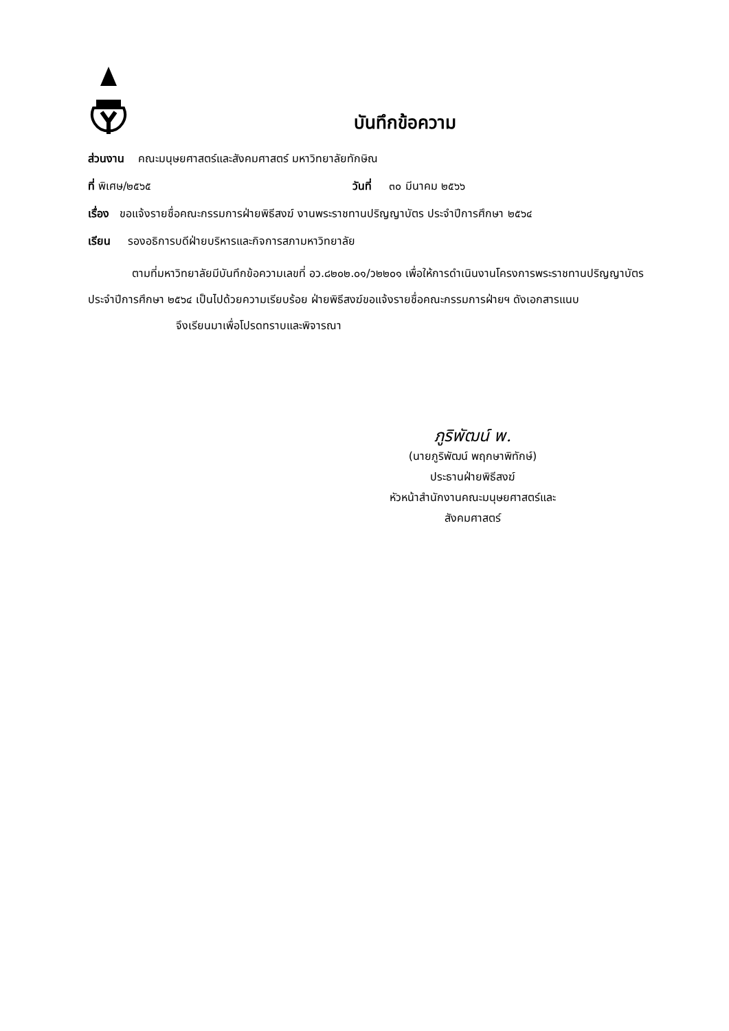บันทึกข้อความ
ส่วนงาน คณะมนุษยศาสตร์และสังคมศาสตร์ มหาวิทยาลัยทักษิณ
ที่ พิเศษ/๒๕๖๕ วันที่ ๓๐ มีนาคม ๒๕๖๖
เรื่อง ขอแจ้งรายชื่อคณะกรรมการฝ่ายพิธีสงฆ์ งานพระราชทานปริญญาบัตร ประจำปีการศึกษา ๒๕๖๔
เรียน รองอธิการบดีฝ่ายบริหารและกิจการสภามหาวิทยาลัย
ตามที่มหาวิทยาลัยมีบันทึกข้อความเลขที่ อว.๘๒๐๒.๐๑/ว๒๒๐๑ เพื่อให้การดำเนินงานโครงการพระราชทานปริญญาบัตร ประจำปีการศึกษา ๒๕๖๔ เป็นไปด้วยความเรียบร้อย ฝ่ายพิธีสงฆ์ขอแจ้งรายชื่อคณะกรรมการฝ่ายฯ ดังเอกสารแนบ
จึงเรียนมาเพื่อโปรดทราบและพิจารณา
ภูริพัฒน์ พ.
(นายภูริพัฒน์ พฤกษาพิทักษ์)
ประธานฝ่ายพิธีสงฆ์
หัวหน้าสำนักงานคณะมนุษยศาสตร์และสังคมศาสตร์